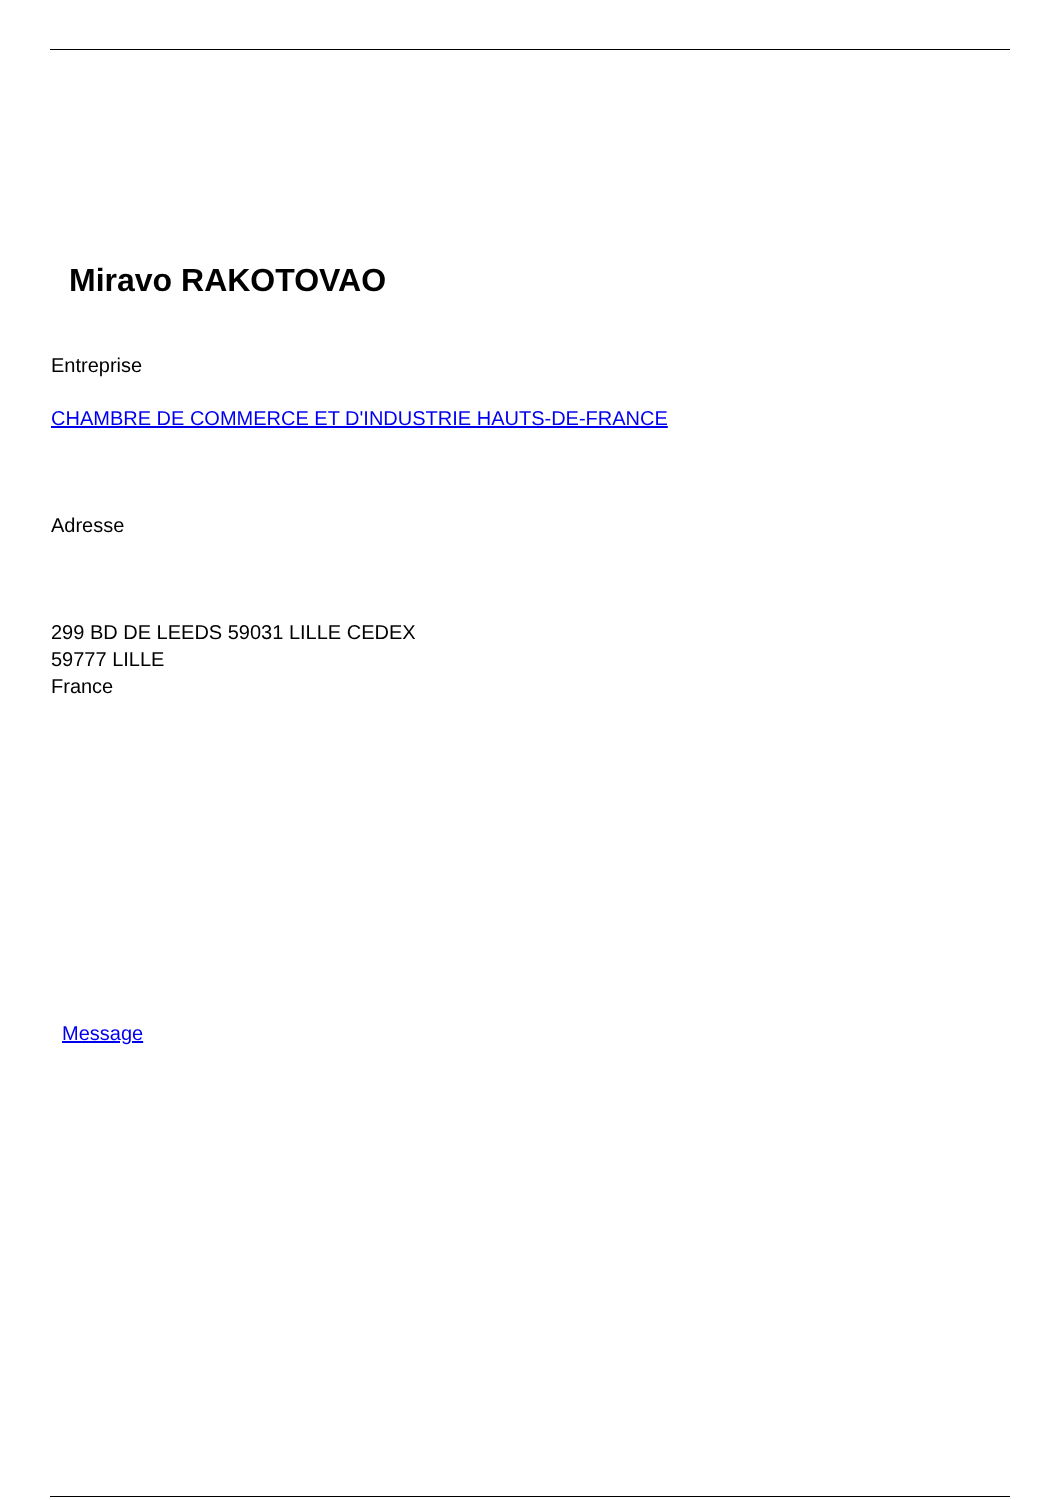Miravo RAKOTOVAO
Entreprise
CHAMBRE DE COMMERCE ET D'INDUSTRIE HAUTS-DE-FRANCE
Adresse
299 BD DE LEEDS 59031 LILLE CEDEX
59777 LILLE
France
Message